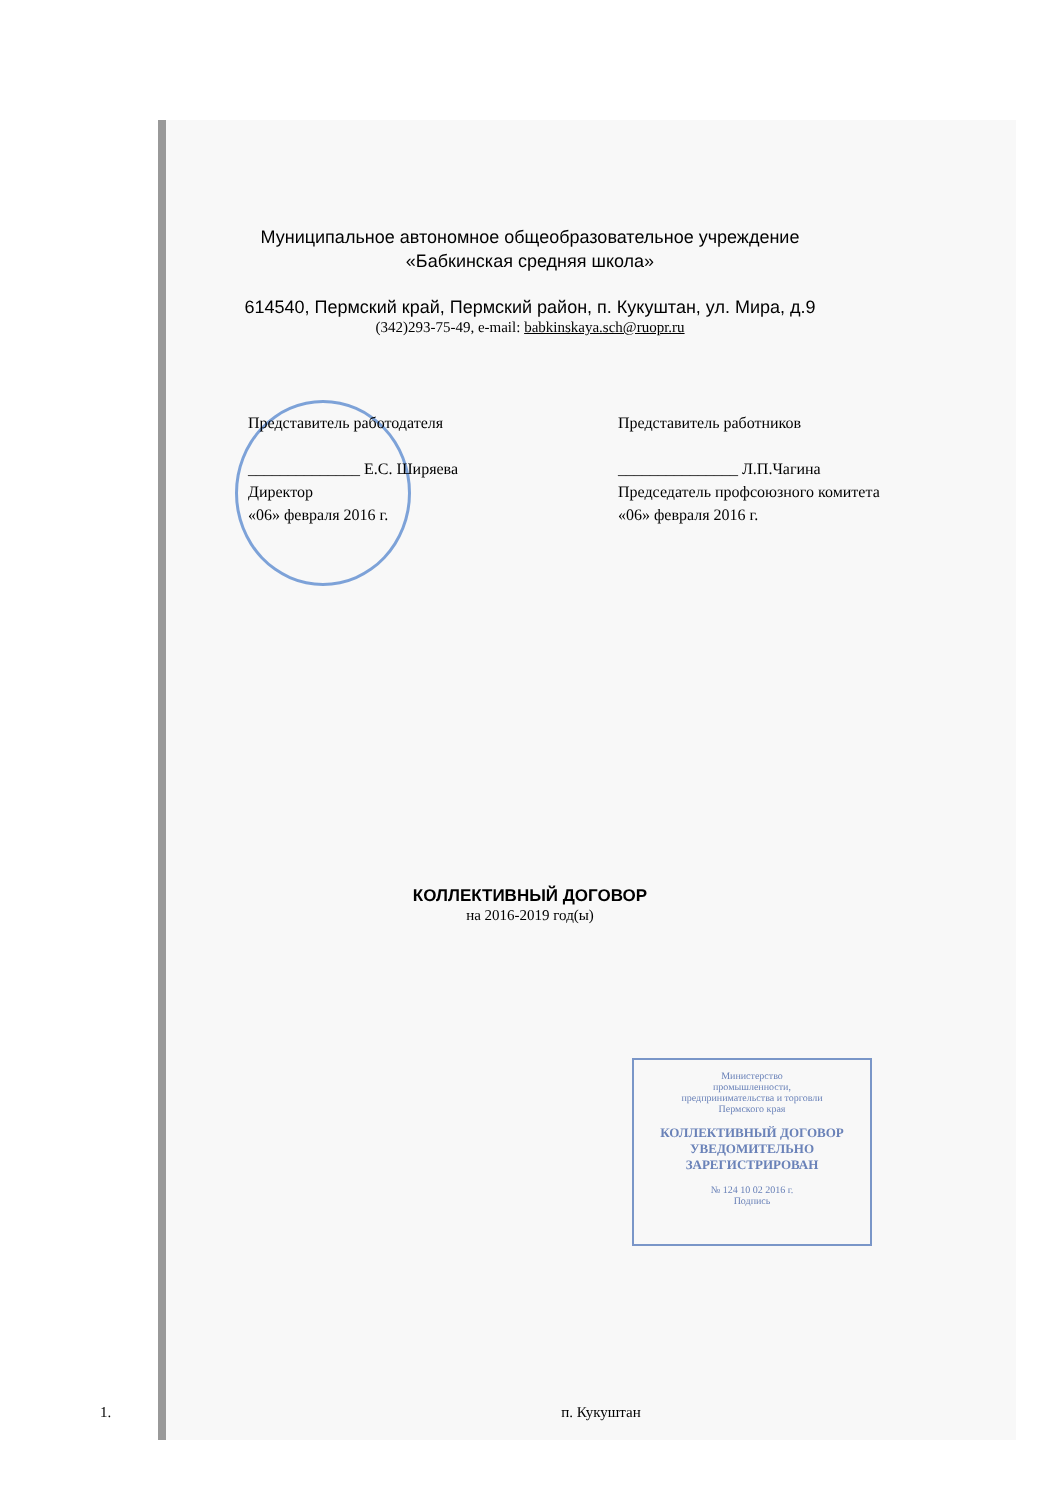Муниципальное автономное общеобразовательное учреждение
«Бабкинская средняя школа»
614540, Пермский край, Пермский район, п. Кукуштан, ул. Мира, д.9
(342)293-75-49, e-mail: babkinskaya.sch@ruopr.ru
Представитель работодателя
______________ Е.С. Ширяева
Директор
«06» февраля 2016 г.
Представитель работников
_______________ Л.П.Чагина
Председатель профсоюзного комитета
«06» февраля 2016 г.
КОЛЛЕКТИВНЫЙ ДОГОВОР
на 2016-2019 год(ы)
1. п. Кукуштан
Министерство
промышленности,
предпринимательства и торговли
Пермского края
КОЛЛЕКТИВНЫЙ ДОГОВОР
УВЕДОМИТЕЛЬНО
ЗАРЕГИСТРИРОВАН
№ 124 10 02 2016 г.
Подпись